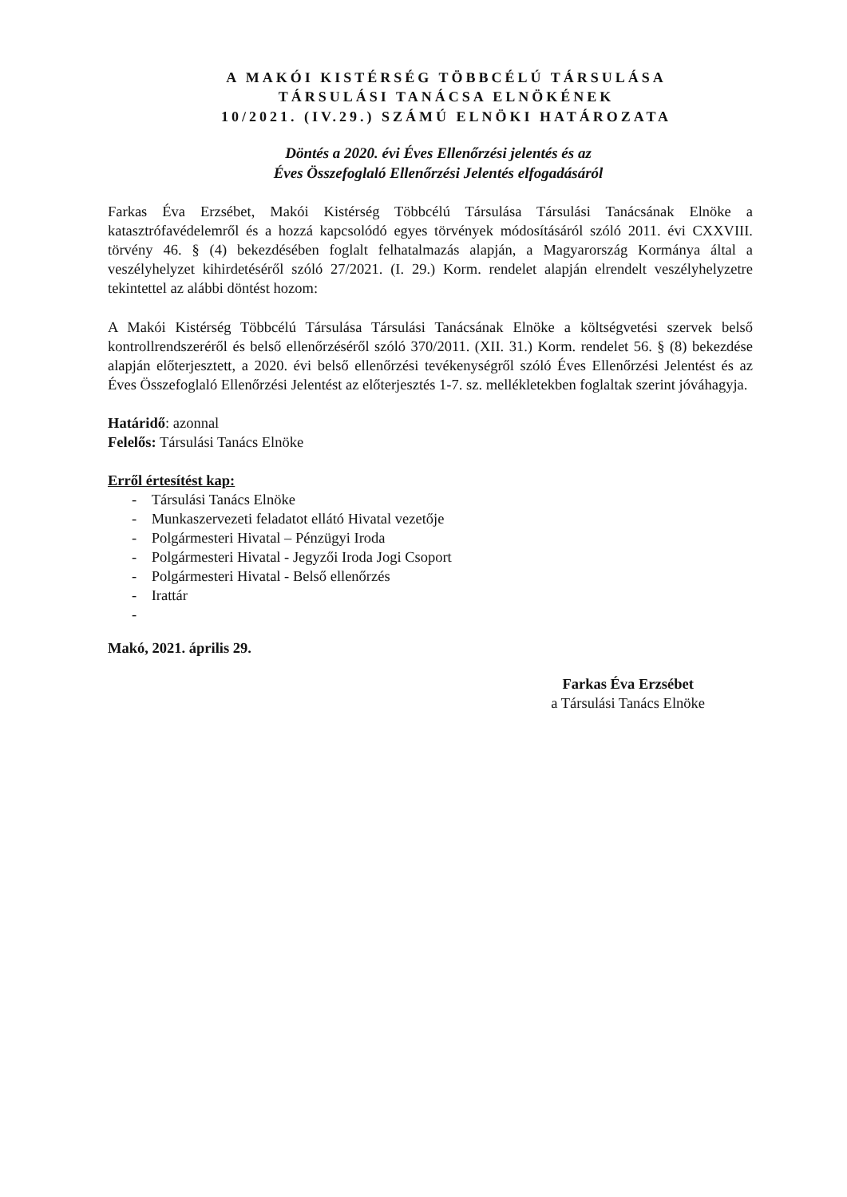A MAKÓI KISTÉRSÉG TÖBBCÉLÚ TÁRSULÁSA
TÁRSULÁSI TANÁCSA ELNÖKÉNEK
10/2021. (IV.29.) SZÁMÚ ELNÖKI HATÁROZATA
Döntés a 2020. évi Éves Ellenőrzési jelentés és az
Éves Összefoglaló Ellenőrzési Jelentés elfogadásáról
Farkas Éva Erzsébet, Makói Kistérség Többcélú Társulása Társulási Tanácsának Elnöke a katasztrófavédelemről és a hozzá kapcsolódó egyes törvények módosításáról szóló 2011. évi CXXVIII. törvény 46. § (4) bekezdésében foglalt felhatalmazás alapján, a Magyarország Kormánya által a veszélyhelyzet kihirdetéséről szóló 27/2021. (I. 29.) Korm. rendelet alapján elrendelt veszélyhelyzetre tekintettel az alábbi döntést hozom:
A Makói Kistérség Többcélú Társulása Társulási Tanácsának Elnöke a költségvetési szervek belső kontrollrendszeréről és belső ellenőrzéséről szóló 370/2011. (XII. 31.) Korm. rendelet 56. § (8) bekezdése alapján előterjesztett, a 2020. évi belső ellenőrzési tevékenységről szóló Éves Ellenőrzési Jelentést és az Éves Összefoglaló Ellenőrzési Jelentést az előterjesztés 1-7. sz. mellékletekben foglaltak szerint jóváhagyja.
Határidő: azonnal
Felelős: Társulási Tanács Elnöke
Erről értesítést kap:
- Társulási Tanács Elnöke
- Munkaszervezeti feladatot ellátó Hivatal vezetője
- Polgármesteri Hivatal – Pénzügyi Iroda
- Polgármesteri Hivatal - Jegyzői Iroda Jogi Csoport
- Polgármesteri Hivatal - Belső ellenőrzés
- Irattár
-
Makó, 2021. április 29.
Farkas Éva Erzsébet
a Társulási Tanács Elnöke